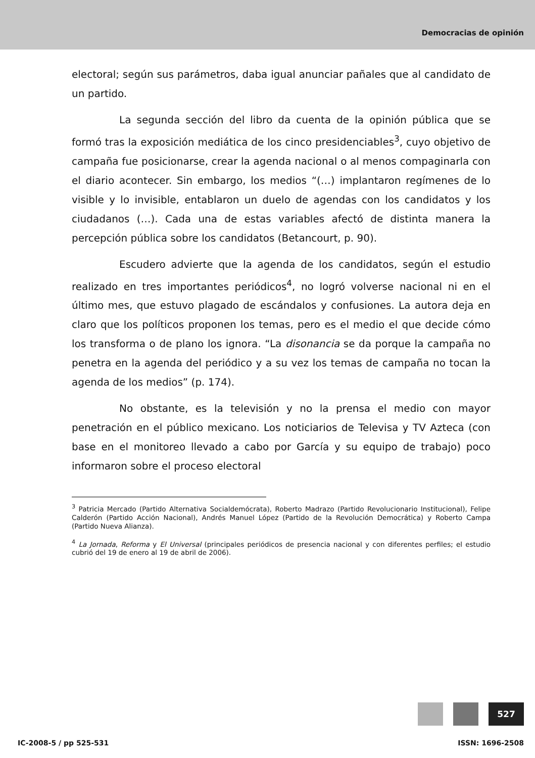Democracias de opinión
electoral; según sus parámetros, daba igual anunciar pañales que al candidato de un partido.
La segunda sección del libro da cuenta de la opinión pública que se formó tras la exposición mediática de los cinco presidenciables<sup>3</sup>, cuyo objetivo de campaña fue posicionarse, crear la agenda nacional o al menos compaginarla con el diario acontecer. Sin embargo, los medios “(…) implantaron regímenes de lo visible y lo invisible, entablaron un duelo de agendas con los candidatos y los ciudadanos (…). Cada una de estas variables afectó de distinta manera la percepción pública sobre los candidatos (Betancourt, p. 90).
Escudero advierte que la agenda de los candidatos, según el estudio realizado en tres importantes periódicos<sup>4</sup>, no logró volverse nacional ni en el último mes, que estuvo plagado de escándalos y confusiones. La autora deja en claro que los políticos proponen los temas, pero es el medio el que decide cómo los transforma o de plano los ignora. “La disonancia se da porque la campaña no penetra en la agenda del periódico y a su vez los temas de campaña no tocan la agenda de los medios” (p. 174).
No obstante, es la televisión y no la prensa el medio con mayor penetración en el público mexicano. Los noticiarios de Televisa y TV Azteca (con base en el monitoreo llevado a cabo por García y su equipo de trabajo) poco informaron sobre el proceso electoral
<sup>3</sup> Patricia Mercado (Partido Alternativa Socialdemócrata), Roberto Madrazo (Partido Revolucionario Institucional), Felipe Calderón (Partido Acción Nacional), Andrés Manuel López (Partido de la Revolución Democrática) y Roberto Campa (Partido Nueva Alianza).
<sup>4</sup> La Jornada, Reforma y El Universal (principales periódicos de presencia nacional y con diferentes perfiles; el estudio cubrió del 19 de enero al 19 de abril de 2006).
527
IC-2008-5 / pp 525-531 ISSN: 1696-2508